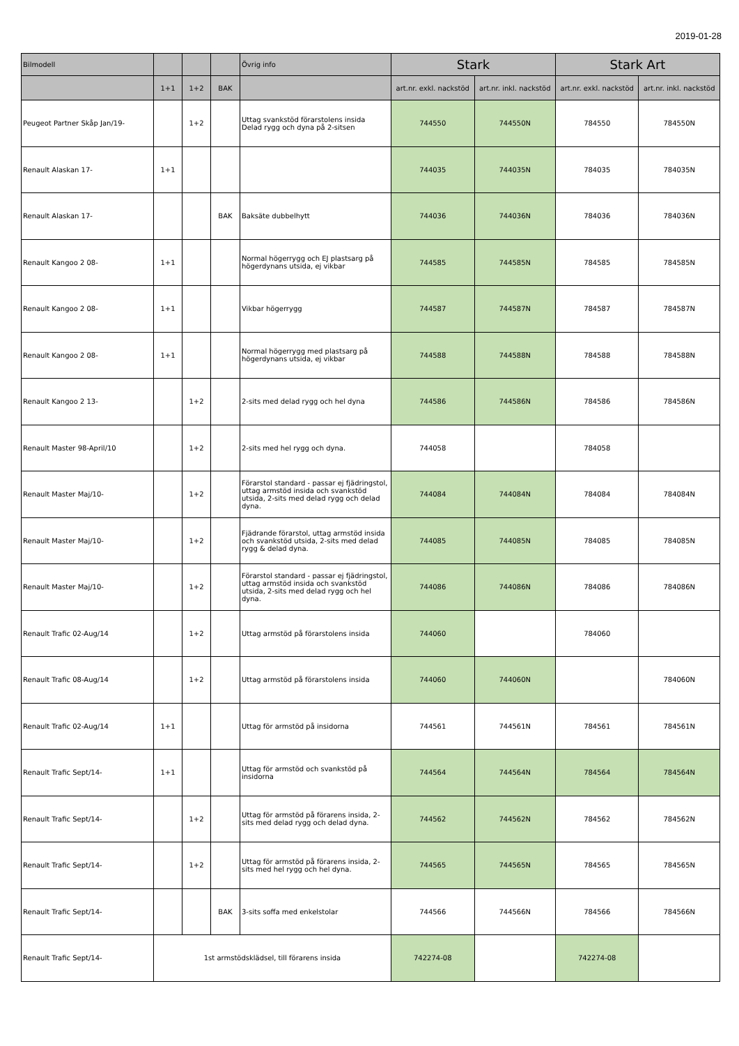2019-01-28
| Bilmodell | | | | Övrig info | Stark | | Stark Art | |
| --- | --- | --- | --- | --- | --- | --- | --- | --- |
| | 1+1 | 1+2 | BAK | | art.nr. exkl. nackstöd | art.nr. inkl. nackstöd | art.nr. exkl. nackstöd | art.nr. inkl. nackstöd |
| Peugeot Partner Skåp Jan/19- | | 1+2 | | Uttag svankstöd förarstolens insida Delad rygg och dyna på 2-sitsen | 744550 | 744550N | 784550 | 784550N |
| Renault Alaskan 17- | 1+1 | | | | 744035 | 744035N | 784035 | 784035N |
| Renault Alaskan 17- | | | BAK | Baksäte dubbelhytt | 744036 | 744036N | 784036 | 784036N |
| Renault Kangoo 2 08- | 1+1 | | | Normal högerrygg och EJ plastsarg på högerdynans utsida, ej vikbar | 744585 | 744585N | 784585 | 784585N |
| Renault Kangoo 2 08- | 1+1 | | | Vikbar högerrygg | 744587 | 744587N | 784587 | 784587N |
| Renault Kangoo 2 08- | 1+1 | | | Normal högerrygg med plastsarg på högerdynans utsida, ej vikbar | 744588 | 744588N | 784588 | 784588N |
| Renault Kangoo 2 13- | | 1+2 | | 2-sits med delad rygg och hel dyna | 744586 | 744586N | 784586 | 784586N |
| Renault Master 98-April/10 | | 1+2 | | 2-sits med hel rygg och dyna. | 744058 | | 784058 | |
| Renault Master Maj/10- | | 1+2 | | Förarstol standard - passar ej fjädringstol, uttag armstöd insida och svankstöd utsida, 2-sits med delad rygg och delad dyna. | 744084 | 744084N | 784084 | 784084N |
| Renault Master Maj/10- | | 1+2 | | Fjädrande förarstol, uttag armstöd insida och svankstöd utsida, 2-sits med delad rygg & delad dyna. | 744085 | 744085N | 784085 | 784085N |
| Renault Master Maj/10- | | 1+2 | | Förarstol standard - passar ej fjädringstol, uttag armstöd insida och svankstöd utsida, 2-sits med delad rygg och hel dyna. | 744086 | 744086N | 784086 | 784086N |
| Renault Trafic 02-Aug/14 | | 1+2 | | Uttag armstöd på förarstolens insida | 744060 | | 784060 | |
| Renault Trafic 08-Aug/14 | | 1+2 | | Uttag armstöd på förarstolens insida | 744060 | 744060N | | 784060N |
| Renault Trafic 02-Aug/14 | 1+1 | | | Uttag för armstöd på insidorna | 744561 | 744561N | 784561 | 784561N |
| Renault Trafic Sept/14- | 1+1 | | | Uttag för armstöd och svankstöd på insidorna | 744564 | 744564N | 784564 | 784564N |
| Renault Trafic Sept/14- | | 1+2 | | Uttag för armstöd på förarens insida, 2-sits med delad rygg och delad dyna. | 744562 | 744562N | 784562 | 784562N |
| Renault Trafic Sept/14- | | 1+2 | | Uttag för armstöd på förarens insida, 2-sits med hel rygg och hel dyna. | 744565 | 744565N | 784565 | 784565N |
| Renault Trafic Sept/14- | | | BAK | 3-sits soffa med enkelstolar | 744566 | 744566N | 784566 | 784566N |
| Renault Trafic Sept/14- | 1st armstödsklädsel, till förarens insida | | | | 742274-08 | | 742274-08 | |